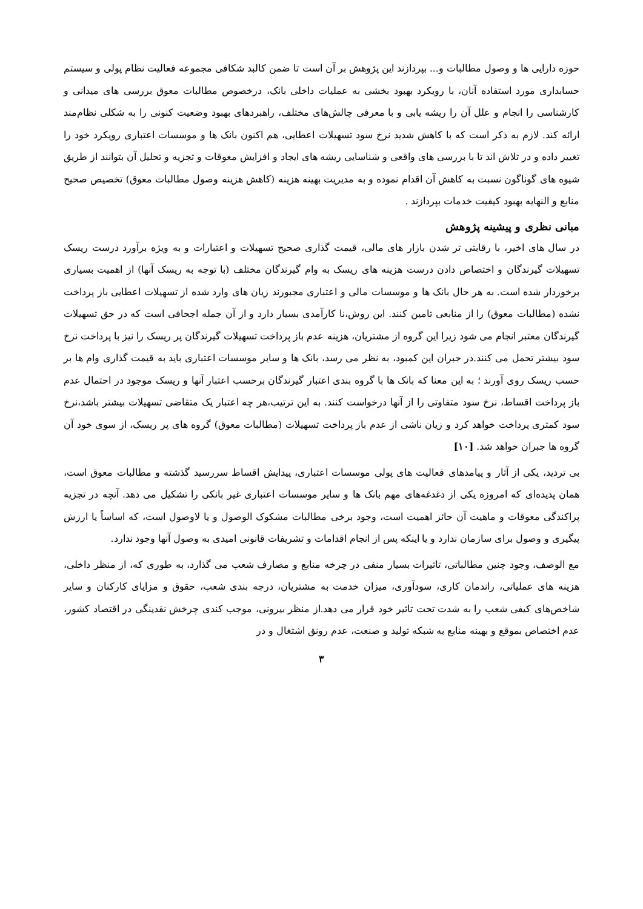حوزه دارایی ها و وصول مطالبات و... بپردازند این پژوهش بر آن است تا ضمن کالبد شکافی مجموعه فعالیت نظام پولی و سیستم حسابداری مورد استفاده آنان، با رویکرد بهبود بخشی به عملیات داخلی بانک، درخصوص مطالبات معوق بررسی های میدانی و کارشناسی را انجام و علل آن را ریشه یابی و با معرفی چالش‌های مختلف، راهبردهای بهبود وضعیت کنونی را به شکلی نظام‌مند ارائه کند. لازم به ذکر است که با کاهش شدید نرخ سود تسهیلات اعطایی، هم اکنون بانک ها و موسسات اعتباری رویکرد خود را تغییر داده و در تلاش اند تا با بررسی های واقعی و شناسایی ریشه های ایجاد و افزایش معوقات و تجزیه و تحلیل آن بتوانند از طریق شیوه های گوناگون نسبت به کاهش آن اقدام نموده و به مدیریت بهینه هزینه (کاهش هزینه وصول مطالبات معوق) تخصیص صحیح منابع و النهایه بهبود کیفیت خدمات بپردازند .
مبانی نظری و پیشینه پژوهش
در سال های اخیر، با رقابتی تر شدن بازار های مالی، قیمت گذاری صحیح تسهیلات و اعتبارات و به ویژه برآورد درست ریسک تسهیلات گیرندگان و اختصاص دادن درست هزینه های ریسک به وام گیرندگان مختلف (با توجه به ریسک آنها) از اهمیت بسیاری برخوردار شده است. به هر حال بانک ها و موسسات مالی و اعتباری مجبورند زیان های وارد شده از تسهیلات اعطایی باز پرداخت نشده (مطالبات معوق) را از منابعی تامین کنند. این روش،نا کارآمدی بسیار دارد و از آن جمله اجحافی است که در حق تسهیلات گیرندگان معتبر انجام می شود زیرا این گروه از مشتریان، هزینه عدم باز پرداخت تسهیلات گیرندگان پر ریسک را نیز با پرداخت نرخ سود بیشتر تحمل می کنند.در جبران این کمبود، به نظر می رسد، بانک ها و سایر موسسات اعتباری باید به قیمت گذاری وام ها بر حسب ریسک روی آورند ؛ به این معنا که بانک ها با گروه بندی اعتبار گیرندگان برحسب اعتبار آنها و ریسک موجود در احتمال عدم باز پرداخت اقساط، نرخ سود متفاوتی را از آنها درخواست کنند. به این ترتیب،هر چه اعتبار یک متقاضی تسهیلات بیشتر باشد،نرخ سود کمتری پرداخت خواهد کرد و زیان ناشی از عدم باز پرداخت تسهیلات (مطالبات معوق) گروه های پر ریسک، از سوی خود آن گروه ها جبران خواهد شد. [۱۰]
بی تردید، یکی از آثار و پیامدهای فعالیت های پولی موسسات اعتباری، پیدایش اقساط سررسید گذشته و مطالبات معوق است، همان پدیده‌ای که امروزه یکی از دغدغه‌های مهم بانک ها و سایر موسسات اعتباری غیر بانکی را تشکیل می دهد. آنچه در تجزیه پراکندگی معوقات و ماهیت آن حائز اهمیت است، وجود برخی مطالبات مشکوک الوصول و یا لاوصول است، که اساساً یا ارزش پیگیری و وصول برای سازمان ندارد و یا اینکه پس از انجام اقدامات و تشریفات قانونی امیدی به وصول آنها وجود ندارد.
مع الوصف، وجود چنین مطالباتی، تاثیرات بسیار منفی در چرخه منابع و مصارف شعب می گذارد، به طوری که، از منظر داخلی، هزینه های عملیاتی، راندمان کاری، سودآوری، میزان خدمت به مشتریان، درجه بندی شعب، حقوق و مزایای کارکنان و سایر شاخص‌های کیفی شعب را به شدت تحت تاثیر خود قرار می دهد.از منظر بیرونی، موجب کندی چرخش نقدینگی در اقتصاد کشور، عدم اختصاص بموقع و بهینه منابع به شبکه تولید و صنعت، عدم رونق اشتغال و در
۳